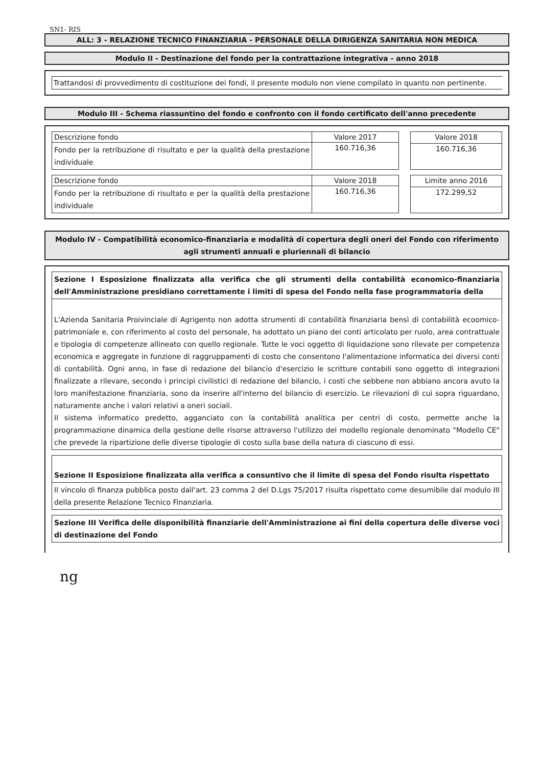SN1- RIS
ALL: 3 - RELAZIONE TECNICO FINANZIARIA - PERSONALE DELLA DIRIGENZA SANITARIA NON MEDICA
Modulo II - Destinazione del fondo per la contrattazione integrativa - anno 2018
Trattandosi di provvedimento di costituzione dei fondi, il presente modulo non viene compilato in quanto non pertinente.
Modulo III - Schema riassuntino del fondo e confronto con il fondo certificato dell'anno precedente
| Descrizione fondo | Valore 2017 |
| Fondo per la retribuzione di risultato e per la qualità della prestazione individuale | 160.716,36 |
| Valore 2018 |
| 160.716,36 |
| Descrizione fondo | Valore 2018 |
| Fondo per la retribuzione di risultato e per la qualità della prestazione individuale | 160.716,36 |
| Limite anno 2016 |
| 172.299,52 |
Modulo IV - Compatibilità economico-finanziaria e modalità di copertura degli oneri del Fondo con riferimento agli strumenti annuali e pluriennali di bilancio
Sezione I Esposizione finalizzata alla verifica che gli strumenti della contabilità economico-finanziaria dell'Amministrazione presidiano correttamente i limiti di spesa del Fondo nella fase programmatoria della
L'Azienda Sanitaria Proivinciale di Agrigento non adotta strumenti di contabilità finanziaria bensì di contabilità ecoomico- patrimoniale e, con riferimento al costo del personale, ha adottato un piano dei conti articolato per ruolo, area contrattuale e tipologia di competenze allineato con quello regionale. Tutte le voci oggetto di liquidazione sono rilevate per competenza economica e aggregate in funzione di raggruppamenti di costo che consentono l'alimentazione informatica dei diversi conti di contabilità. Ogni anno, in fase di redazione del bilancio d'esercizio le scritture contabili sono oggetto di integrazioni finalizzate a rilevare, secondo i principi civilistici di redazione del bilancio, i costi che sebbene non abbiano ancora avuto la loro manifestazione finanziaria, sono da inserire all'interno del bilancio di esercizio. Le rilevazioni di cui sopra riguardano, naturamente anche i valori relativi a oneri sociali.
Il sistema informatico predetto, agganciato con la contabilità analitica per centri di costo, permette anche la programmazione dinamica della gestione delle risorse attraverso l'utilizzo del modello regionale denominato "Modello CE" che prevede la ripartizione delle diverse tipologie di costo sulla base della natura di ciascuno di essi.
Sezione II Esposizione finalizzata alla verifica a consuntivo che il limite di spesa del Fondo risulta rispettato
Il vincolo di finanza pubblica posto dall'art. 23 comma 2 del D.Lgs 75/2017 risulta rispettato come desumibile dal modulo III della presente Relazione Tecnico Finanziaria.
Sezione III Verifica delle disponibilità finanziarie dell'Amministrazione ai fini della copertura delle diverse voci di destinazione del Fondo
ng